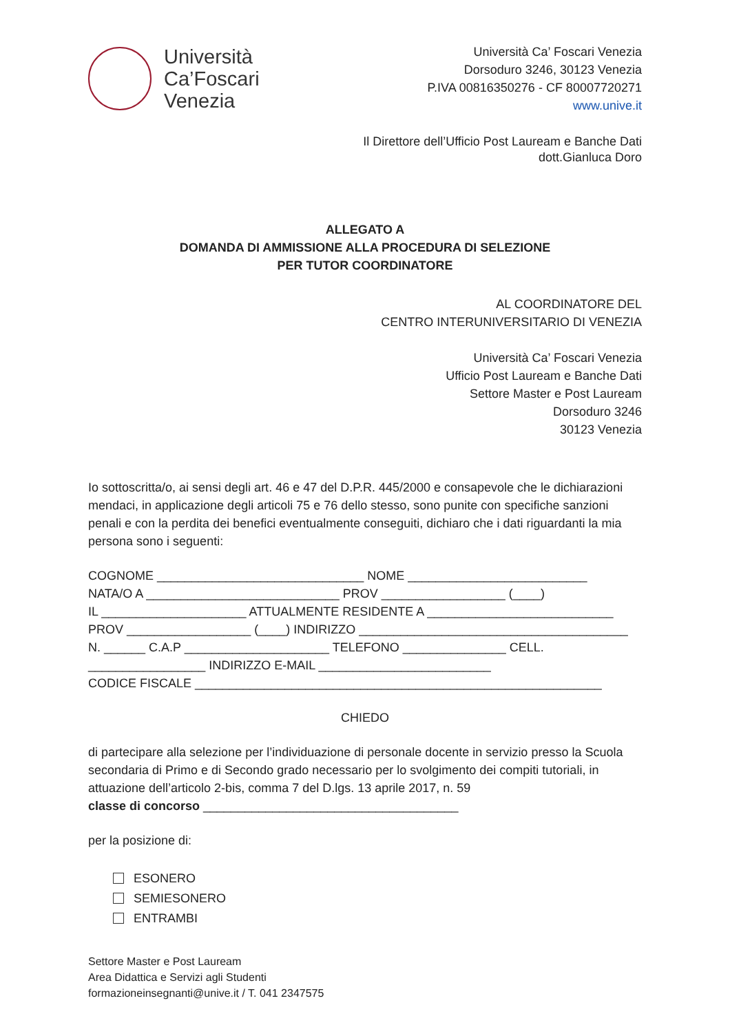Università
Ca’Foscari
Venezia
Università Ca’ Foscari Venezia
Dorsoduro 3246, 30123 Venezia
P.IVA 00816350276 - CF 80007720271
www.unive.it
Il Direttore dell’Ufficio Post Lauream e Banche Dati
dott.Gianluca Doro
ALLEGATO A
DOMANDA DI AMMISSIONE ALLA PROCEDURA DI SELEZIONE
PER TUTOR COORDINATORE
AL COORDINATORE DEL
CENTRO INTERUNIVERSITARIO DI VENEZIA
Università Ca’ Foscari Venezia
Ufficio Post Lauream e Banche Dati
Settore Master e Post Lauream
Dorsoduro 3246
30123 Venezia
Io sottoscritta/o, ai sensi degli art. 46 e 47 del D.P.R. 445/2000 e consapevole che le dichiarazioni mendaci, in applicazione degli articoli 75 e 76 dello stesso, sono punite con specifiche sanzioni penali e con la perdita dei benefici eventualmente conseguiti, dichiaro che i dati riguardanti la mia persona sono i seguenti:
COGNOME ______________________________ NOME __________________________
NATA/O A ____________________________ PROV __________________ (____)
IL _____________________ ATTUALMENTE RESIDENTE A ___________________________
PROV __________________ (____) INDIRIZZO _______________________________________
N. ______ C.A.P _____________________ TELEFONO _______________ CELL.
_________________ INDIRIZZO E-MAIL _________________________
CODICE FISCALE ___________________________________________________________
CHIEDO
di partecipare alla selezione per l’individuazione di personale docente in servizio presso la Scuola secondaria di Primo e di Secondo grado necessario per lo svolgimento dei compiti tutoriali, in attuazione dell’articolo 2-bis, comma 7 del D.lgs. 13 aprile 2017, n. 59
classe di concorso _____________________________________
per la posizione di:
ESONERO
SEMIESONERO
ENTRAMBI
Settore Master e Post Lauream
Area Didattica e Servizi agli Studenti
formazioneinsegnanti@unive.it / T. 041 2347575